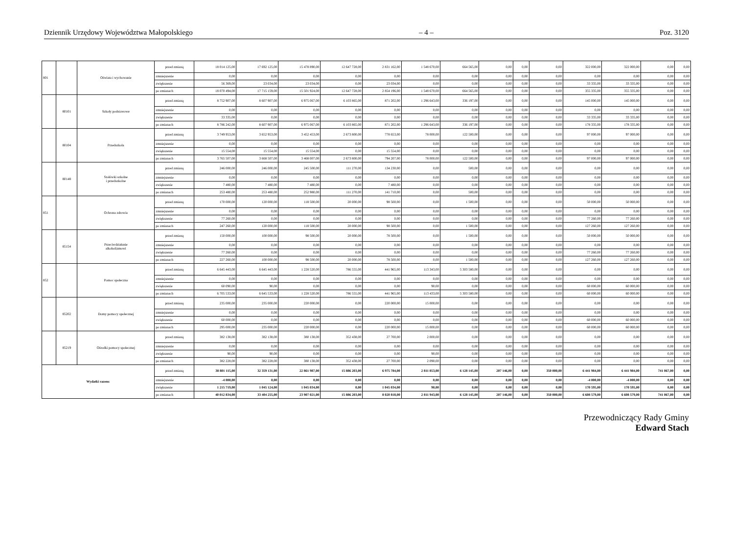Dziennik Urzędowy Województwa Małopolskiego – 4 – Poz. 3120
| 801 | | Oświata i wychowanie | przed zmianą | 18 014 125,00 | 17 692 125,00 | 15 478 890,00 | 12 647 728,00 | 2 831 162,00 | 1 548 670,00 | 664 565,00 | 0,00 | 0,00 | 0,00 | 322 000,00 | 322 000,00 | 0,00 | 0,00 |
| | | | zmniejszenie | 0,00 | 0,00 | 0,00 | 0,00 | 0,00 | 0,00 | 0,00 | 0,00 | 0,00 | 0,00 | 0,00 | 0,00 | 0,00 | 0,00 |
| | | | zwiększenie | 56 369,00 | 23 034,00 | 23 034,00 | 0,00 | 23 034,00 | 0,00 | 0,00 | 0,00 | 0,00 | 0,00 | 33 335,00 | 33 335,00 | 0,00 | 0,00 |
| | | | po zmianach | 18 070 494,00 | 17 715 159,00 | 15 501 924,00 | 12 647 728,00 | 2 854 196,00 | 1 548 670,00 | 664 565,00 | 0,00 | 0,00 | 0,00 | 355 335,00 | 355 335,00 | 0,00 | 0,00 |
| | 80101 | Szkoły podstawowe | przed zmianą | 8 752 907,00 | 8 607 907,00 | 6 975 067,00 | 6 103 865,00 | 871 202,00 | 1 296 643,00 | 336 197,00 | 0,00 | 0,00 | 0,00 | 145 000,00 | 145 000,00 | 0,00 | 0,00 |
| | | | zmniejszenie | 0,00 | 0,00 | 0,00 | 0,00 | 0,00 | 0,00 | 0,00 | 0,00 | 0,00 | 0,00 | 0,00 | 0,00 | 0,00 | 0,00 |
| | | | zwiększenie | 33 335,00 | 0,00 | 0,00 | 0,00 | 0,00 | 0,00 | 0,00 | 0,00 | 0,00 | 0,00 | 33 335,00 | 33 335,00 | 0,00 | 0,00 |
| | | | po zmianach | 8 786 242,00 | 8 607 907,00 | 6 975 067,00 | 6 103 865,00 | 871 202,00 | 1 296 643,00 | 336 197,00 | 0,00 | 0,00 | 0,00 | 178 335,00 | 178 335,00 | 0,00 | 0,00 |
| | 80104 | Przedszkola | przed zmianą | 3 749 953,00 | 3 652 953,00 | 3 452 453,00 | 2 673 800,00 | 778 653,00 | 78 000,00 | 122 500,00 | 0,00 | 0,00 | 0,00 | 97 000,00 | 97 000,00 | 0,00 | 0,00 |
| | | | zmniejszenie | 0,00 | 0,00 | 0,00 | 0,00 | 0,00 | 0,00 | 0,00 | 0,00 | 0,00 | 0,00 | 0,00 | 0,00 | 0,00 | 0,00 |
| | | | zwiększenie | 15 554,00 | 15 554,00 | 15 554,00 | 0,00 | 15 554,00 | 0,00 | 0,00 | 0,00 | 0,00 | 0,00 | 0,00 | 0,00 | 0,00 | 0,00 |
| | | | po zmianach | 3 765 507,00 | 3 668 507,00 | 3 468 007,00 | 2 673 800,00 | 794 207,00 | 78 000,00 | 122 500,00 | 0,00 | 0,00 | 0,00 | 97 000,00 | 97 000,00 | 0,00 | 0,00 |
| | 80148 | Stołówki szkolne i przedszkolne | przed zmianą | 246 000,00 | 246 000,00 | 245 500,00 | 111 270,00 | 134 230,00 | 0,00 | 500,00 | 0,00 | 0,00 | 0,00 | 0,00 | 0,00 | 0,00 | 0,00 |
| | | | zmniejszenie | 0,00 | 0,00 | 0,00 | 0,00 | 0,00 | 0,00 | 0,00 | 0,00 | 0,00 | 0,00 | 0,00 | 0,00 | 0,00 | 0,00 |
| | | | zwiększenie | 7 480,00 | 7 480,00 | 7 480,00 | 0,00 | 7 480,00 | 0,00 | 0,00 | 0,00 | 0,00 | 0,00 | 0,00 | 0,00 | 0,00 | 0,00 |
| | | | po zmianach | 253 480,00 | 253 480,00 | 252 980,00 | 111 270,00 | 141 710,00 | 0,00 | 500,00 | 0,00 | 0,00 | 0,00 | 0,00 | 0,00 | 0,00 | 0,00 |
| 851 | | Ochrona zdrowia | przed zmianą | 170 000,00 | 120 000,00 | 118 500,00 | 20 000,00 | 98 500,00 | 0,00 | 1 500,00 | 0,00 | 0,00 | 0,00 | 50 000,00 | 50 000,00 | 0,00 | 0,00 |
| | | | zmniejszenie | 0,00 | 0,00 | 0,00 | 0,00 | 0,00 | 0,00 | 0,00 | 0,00 | 0,00 | 0,00 | 0,00 | 0,00 | 0,00 | 0,00 |
| | | | zwiększenie | 77 260,00 | 0,00 | 0,00 | 0,00 | 0,00 | 0,00 | 0,00 | 0,00 | 0,00 | 0,00 | 77 260,00 | 77 260,00 | 0,00 | 0,00 |
| | | | po zmianach | 247 260,00 | 120 000,00 | 118 500,00 | 20 000,00 | 98 500,00 | 0,00 | 1 500,00 | 0,00 | 0,00 | 0,00 | 127 260,00 | 127 260,00 | 0,00 | 0,00 |
| | 85154 | Przeciwdziałanie alkoholizmowi | przed zmianą | 150 000,00 | 100 000,00 | 98 500,00 | 20 000,00 | 78 500,00 | 0,00 | 1 500,00 | 0,00 | 0,00 | 0,00 | 50 000,00 | 50 000,00 | 0,00 | 0,00 |
| | | | zmniejszenie | 0,00 | 0,00 | 0,00 | 0,00 | 0,00 | 0,00 | 0,00 | 0,00 | 0,00 | 0,00 | 0,00 | 0,00 | 0,00 | 0,00 |
| | | | zwiększenie | 77 260,00 | 0,00 | 0,00 | 0,00 | 0,00 | 0,00 | 0,00 | 0,00 | 0,00 | 0,00 | 77 260,00 | 77 260,00 | 0,00 | 0,00 |
| | | | po zmianach | 227 260,00 | 100 000,00 | 98 500,00 | 20 000,00 | 78 500,00 | 0,00 | 1 500,00 | 0,00 | 0,00 | 0,00 | 127 260,00 | 127 260,00 | 0,00 | 0,00 |
| 852 | | Pomoc społeczna | przed zmianą | 6 645 443,00 | 6 645 443,00 | 1 228 520,00 | 786 555,00 | 441 965,00 | 113 343,00 | 5 303 580,00 | 0,00 | 0,00 | 0,00 | 0,00 | 0,00 | 0,00 | 0,00 |
| | | | zmniejszenie | 0,00 | 0,00 | 0,00 | 0,00 | 0,00 | 0,00 | 0,00 | 0,00 | 0,00 | 0,00 | 0,00 | 0,00 | 0,00 | 0,00 |
| | | | zwiększenie | 60 090,00 | 90,00 | 0,00 | 0,00 | 0,00 | 90,00 | 0,00 | 0,00 | 0,00 | 0,00 | 60 000,00 | 60 000,00 | 0,00 | 0,00 |
| | | | po zmianach | 6 705 533,00 | 6 645 533,00 | 1 228 520,00 | 786 555,00 | 441 965,00 | 113 433,00 | 5 303 580,00 | 0,00 | 0,00 | 0,00 | 60 000,00 | 60 000,00 | 0,00 | 0,00 |
| | 85202 | Domy pomocy społecznej | przed zmianą | 235 000,00 | 235 000,00 | 220 000,00 | 0,00 | 220 000,00 | 15 000,00 | 0,00 | 0,00 | 0,00 | 0,00 | 0,00 | 0,00 | 0,00 | 0,00 |
| | | | zmniejszenie | 0,00 | 0,00 | 0,00 | 0,00 | 0,00 | 0,00 | 0,00 | 0,00 | 0,00 | 0,00 | 0,00 | 0,00 | 0,00 | 0,00 |
| | | | zwiększenie | 60 000,00 | 0,00 | 0,00 | 0,00 | 0,00 | 0,00 | 0,00 | 0,00 | 0,00 | 0,00 | 60 000,00 | 60 000,00 | 0,00 | 0,00 |
| | | | po zmianach | 295 000,00 | 235 000,00 | 220 000,00 | 0,00 | 220 000,00 | 15 000,00 | 0,00 | 0,00 | 0,00 | 0,00 | 60 000,00 | 60 000,00 | 0,00 | 0,00 |
| | 85219 | Ośrodki pomocy społecznej | przed zmianą | 382 138,00 | 382 138,00 | 380 138,00 | 352 438,00 | 27 700,00 | 2 000,00 | 0,00 | 0,00 | 0,00 | 0,00 | 0,00 | 0,00 | 0,00 | 0,00 |
| | | | zmniejszenie | 0,00 | 0,00 | 0,00 | 0,00 | 0,00 | 0,00 | 0,00 | 0,00 | 0,00 | 0,00 | 0,00 | 0,00 | 0,00 | 0,00 |
| | | | zwiększenie | 90,00 | 90,00 | 0,00 | 0,00 | 0,00 | 90,00 | 0,00 | 0,00 | 0,00 | 0,00 | 0,00 | 0,00 | 0,00 | 0,00 |
| | | | po zmianach | 382 228,00 | 382 228,00 | 380 138,00 | 352 438,00 | 27 700,00 | 2 090,00 | 0,00 | 0,00 | 0,00 | 0,00 | 0,00 | 0,00 | 0,00 | 0,00 |
| Wydatki razem: | | | przed zmianą | 38 801 115,00 | 32 359 131,00 | 22 861 987,00 | 15 886 203,00 | 6 975 784,00 | 2 811 853,00 | 6 128 145,00 | 207 146,00 | 0,00 | 350 000,00 | 6 441 984,00 | 6 441 984,00 | 741 067,00 | 0,00 |
| | | | zmniejszenie | -4 000,00 | 0,00 | 0,00 | 0,00 | 0,00 | 0,00 | 0,00 | 0,00 | 0,00 | 0,00 | -4 000,00 | -4 000,00 | 0,00 | 0,00 |
| | | | zwiększenie | 1 215 719,00 | 1 045 124,00 | 1 045 034,00 | 0,00 | 1 045 034,00 | 90,00 | 0,00 | 0,00 | 0,00 | 0,00 | 170 595,00 | 170 595,00 | 0,00 | 0,00 |
| | | | po zmianach | 40 012 834,00 | 33 404 255,00 | 23 907 021,00 | 15 886 203,00 | 8 020 818,00 | 2 811 943,00 | 6 128 145,00 | 207 146,00 | 0,00 | 350 000,00 | 6 608 579,00 | 6 608 579,00 | 741 067,00 | 0,00 |
Przewodniczący Rady Gminy
Edward Stach